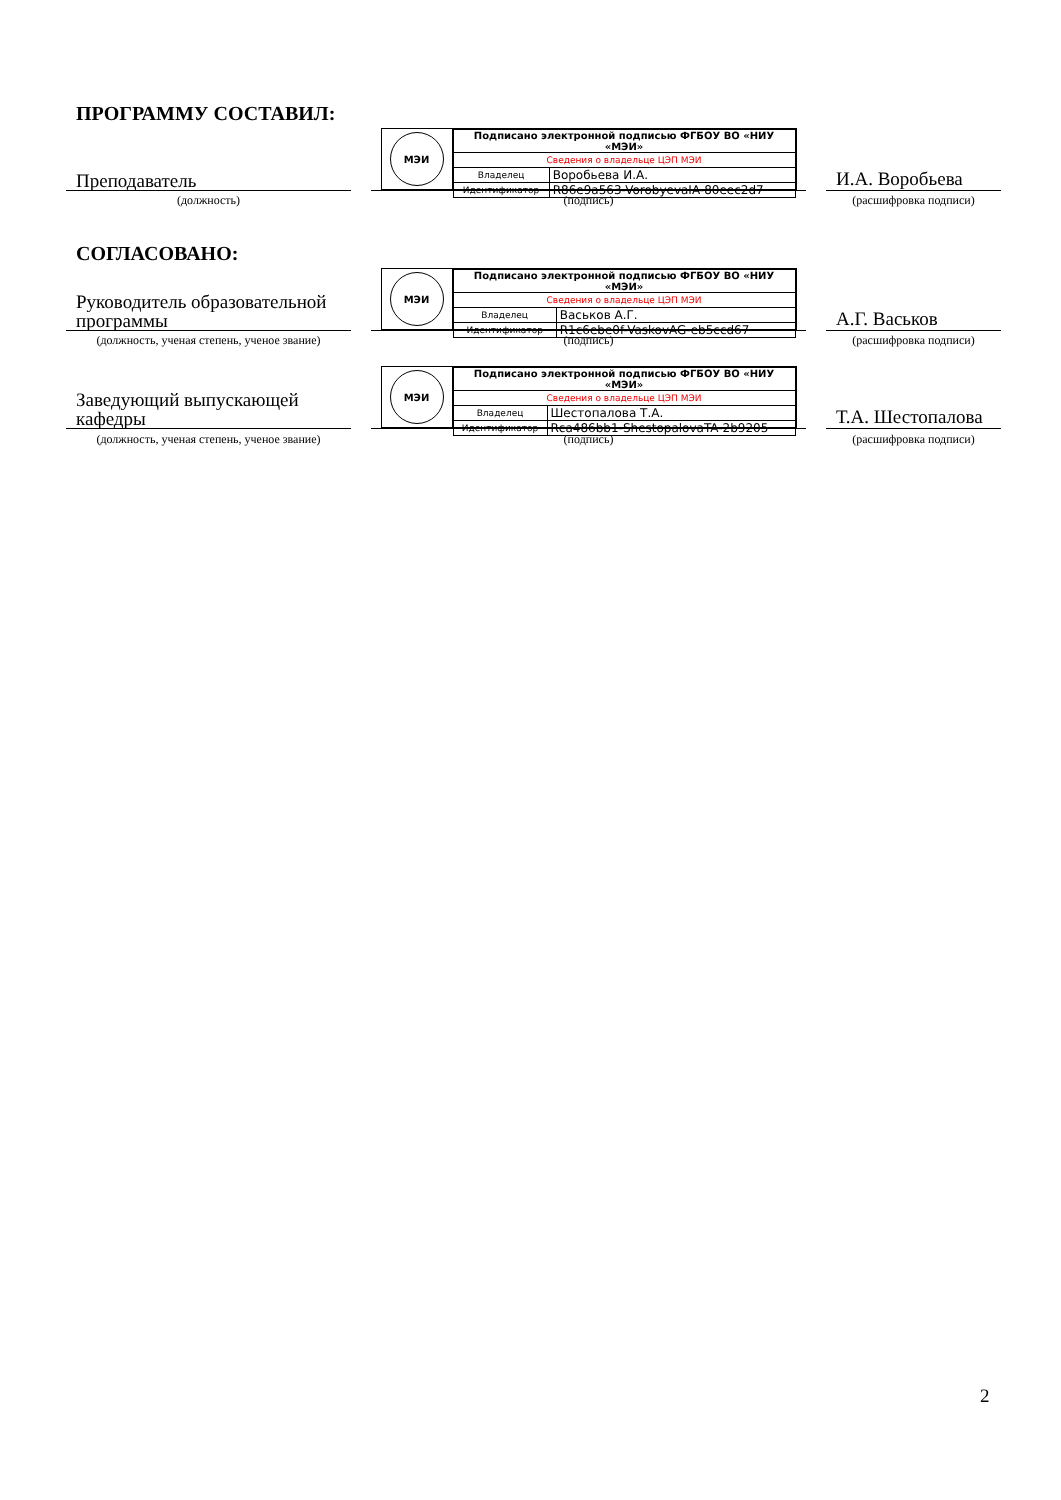ПРОГРАММУ СОСТАВИЛ:
Преподаватель
МЭИ
| Подписано электронной подписью ФГБОУ ВО «НИУ «МЭИ» | |
| Сведения о владельце ЦЭП МЭИ | |
| Владелец | Воробьева И.А. |
| Идентификатор | R86e9a563-VorobyevaIA-80eec2d7 |
И.А. Воробьева
(должность) (подпись) (расшифровка подписи)
СОГЛАСОВАНО:
Руководитель образовательной программы
МЭИ
| Подписано электронной подписью ФГБОУ ВО «НИУ «МЭИ» | |
| Сведения о владельце ЦЭП МЭИ | |
| Владелец | Васьков А.Г. |
| Идентификатор | R1c6ebe0f-VaskovAG-eb5ccd67 |
А.Г. Васьков
(должность, ученая степень, ученое звание)
(подпись) (расшифровка подписи)
Заведующий выпускающей кафедры
МЭИ
| Подписано электронной подписью ФГБОУ ВО «НИУ «МЭИ» | |
| Сведения о владельце ЦЭП МЭИ | |
| Владелец | Шестопалова Т.А. |
| Идентификатор | Rca486bb1-ShestopalovaTA-2b9205 |
Т.А. Шестопалова
(должность, ученая степень, ученое звание)
(подпись) (расшифровка подписи)
2